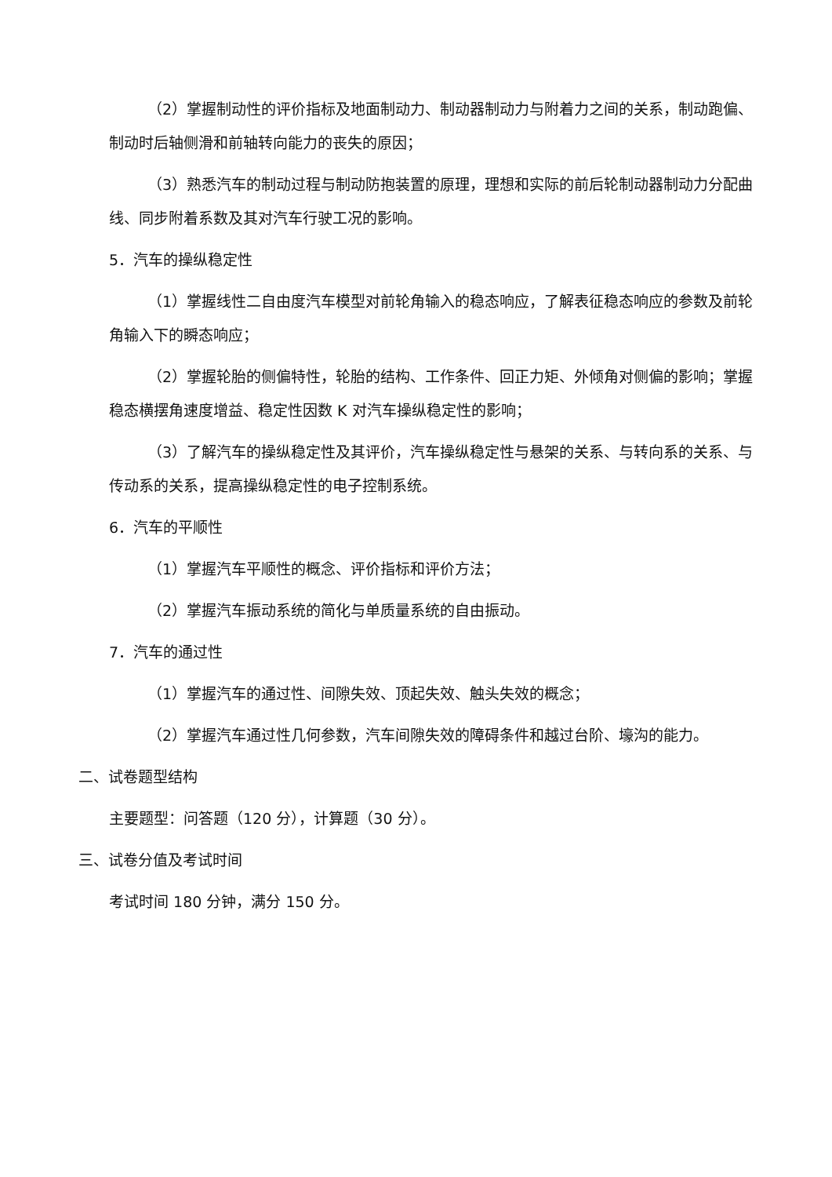（2）掌握制动性的评价指标及地面制动力、制动器制动力与附着力之间的关系，制动跑偏、制动时后轴侧滑和前轴转向能力的丧失的原因；
（3）熟悉汽车的制动过程与制动防抱装置的原理，理想和实际的前后轮制动器制动力分配曲线、同步附着系数及其对汽车行驶工况的影响。
5．汽车的操纵稳定性
（1）掌握线性二自由度汽车模型对前轮角输入的稳态响应，了解表征稳态响应的参数及前轮角输入下的瞬态响应；
（2）掌握轮胎的侧偏特性，轮胎的结构、工作条件、回正力矩、外倾角对侧偏的影响；掌握稳态横摆角速度增益、稳定性因数 K 对汽车操纵稳定性的影响；
（3）了解汽车的操纵稳定性及其评价，汽车操纵稳定性与悬架的关系、与转向系的关系、与传动系的关系，提高操纵稳定性的电子控制系统。
6．汽车的平顺性
（1）掌握汽车平顺性的概念、评价指标和评价方法；
（2）掌握汽车振动系统的简化与单质量系统的自由振动。
7．汽车的通过性
（1）掌握汽车的通过性、间隙失效、顶起失效、触头失效的概念；
（2）掌握汽车通过性几何参数，汽车间隙失效的障碍条件和越过台阶、壕沟的能力。
二、试卷题型结构
主要题型：问答题（120 分），计算题（30 分）。
三、试卷分值及考试时间
考试时间 180 分钟，满分 150 分。